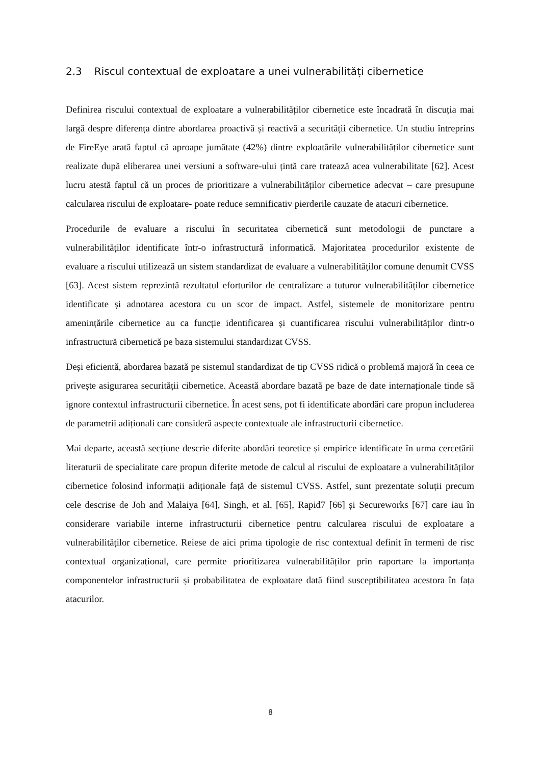2.3 Riscul contextual de exploatare a unei vulnerabilități cibernetice
Definirea riscului contextual de exploatare a vulnerabilităților cibernetice este încadrată în discuția mai largă despre diferența dintre abordarea proactivă și reactivă a securității cibernetice. Un studiu întreprins de FireEye arată faptul că aproape jumătate (42%) dintre exploatările vulnerabilităților cibernetice sunt realizate după eliberarea unei versiuni a software-ului țintă care tratează acea vulnerabilitate [62]. Acest lucru atestă faptul că un proces de prioritizare a vulnerabilităților cibernetice adecvat – care presupune calcularea riscului de exploatare- poate reduce semnificativ pierderile cauzate de atacuri cibernetice.
Procedurile de evaluare a riscului în securitatea cibernetică sunt metodologii de punctare a vulnerabilităților identificate într-o infrastructură informatică. Majoritatea procedurilor existente de evaluare a riscului utilizează un sistem standardizat de evaluare a vulnerabilităților comune denumit CVSS [63]. Acest sistem reprezintă rezultatul eforturilor de centralizare a tuturor vulnerabilităților cibernetice identificate și adnotarea acestora cu un scor de impact. Astfel, sistemele de monitorizare pentru amenințările cibernetice au ca funcție identificarea și cuantificarea riscului vulnerabilităților dintr-o infrastructură cibernetică pe baza sistemului standardizat CVSS.
Deși eficientă, abordarea bazată pe sistemul standardizat de tip CVSS ridică o problemă majoră în ceea ce privește asigurarea securității cibernetice. Această abordare bazată pe baze de date internaționale tinde să ignore contextul infrastructurii cibernetice. În acest sens, pot fi identificate abordări care propun includerea de parametrii adiționali care consideră aspecte contextuale ale infrastructurii cibernetice.
Mai departe, această secțiune descrie diferite abordări teoretice și empirice identificate în urma cercetării literaturii de specialitate care propun diferite metode de calcul al riscului de exploatare a vulnerabilităților cibernetice folosind informații adiționale față de sistemul CVSS. Astfel, sunt prezentate soluții precum cele descrise de Joh and Malaiya [64], Singh, et al. [65], Rapid7 [66] și Secureworks [67] care iau în considerare variabile interne infrastructurii cibernetice pentru calcularea riscului de exploatare a vulnerabilităților cibernetice. Reiese de aici prima tipologie de risc contextual definit în termeni de risc contextual organizațional, care permite prioritizarea vulnerabilităților prin raportare la importanța componentelor infrastructurii și probabilitatea de exploatare dată fiind susceptibilitatea acestora în fața atacurilor.
8